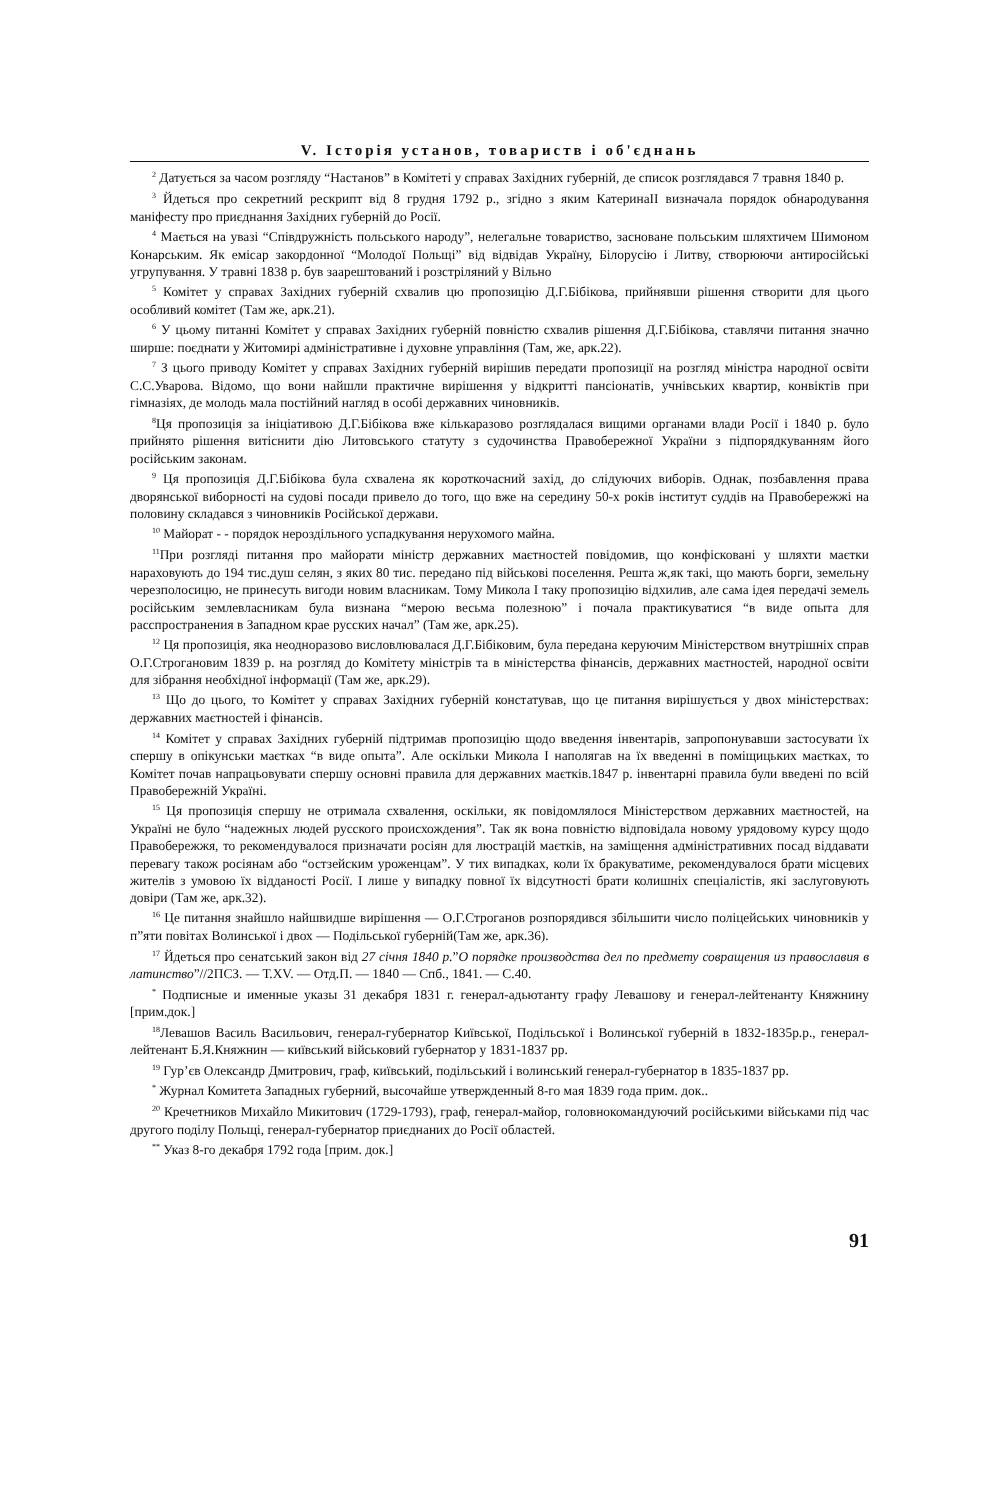V. Історія установ, товариств і об'єднань
<sup>2</sup> Датується за часом розгляду “Настанов” в Комітеті у справах Західних губерній, де список розглядався 7 травня 1840 р.
<sup>3</sup> Йдеться про секретний рескрипт від 8 грудня 1792 р., згідно з яким КатеринаІІ визначала порядок обнародування маніфесту про приєднання Західних губерній до Росії.
<sup>4</sup> Мається на увазі “Співдружність польського народу”, нелегальне товариство, засноване польським шляхтичем Шимоном Конарським. Як емісар закордонної “Молодої Польщі” від відвідав Україну, Білорусію і Литву, створюючи антиросійські угрупування. У травні 1838 р. був заарештований і розстріляний у Вільно
<sup>5</sup> Комітет у справах Західних губерній схвалив цю пропозицію Д.Г.Бібікова, прийнявши рішення створити для цього особливий комітет (Там же, арк.21).
<sup>6</sup> У цьому питанні Комітет у справах Західних губерній повністю схвалив рішення Д.Г.Бібікова, ставлячи питання значно ширше: поєднати у Житомирі адміністративне і духовне управління (Там, же, арк.22).
<sup>7</sup> З цього приводу Комітет у справах Західних губерній вирішив передати пропозиції на розгляд міністра народної освіти С.С.Уварова. Відомо, що вони найшли практичне вирішення у відкритті пансіонатів, учнівських квартир, конвіктів при гімназіях, де молодь мала постійний нагляд в особі державних чиновників.
<sup>8</sup> Ця пропозиція за ініціативою Д.Г.Бібікова вже кількаразово розглядалася вищими органами влади Росії і 1840 р. було прийнято рішення витіснити дію Литовського статуту з судочинства Правобережної України з підпорядкуванням його російським законам.
<sup>9</sup> Ця пропозиція Д.Г.Бібікова була схвалена як короткочасний захід, до слідуючих виборів. Однак, позбавлення права дворянської виборності на судові посади привело до того, що вже на середину 50-х років інститут суддів на Правобережжі на половину складався з чиновників Російської держави.
<sup>10</sup> Майорат - - порядок нероздільного успадкування нерухомого майна.
<sup>11</sup> При розгляді питання про майорати міністр державних маєтностей повідомив, що конфісковані у шляхти маєтки нараховують до 194 тис.душ селян, з яких 80 тис. передано під військові поселення. Решта ж,як такі, що мають борги, земельну черезполосицю, не принесуть вигоди новим власникам. Тому Микола I таку пропозицію відхилив, але сама ідея передачі земель російським землевласникам була визнана “мерою весьма полезною” і почала практикуватися “в виде опыта для расспространения в Западном крае русских начал” (Там же, арк.25).
<sup>12</sup> Ця пропозиція, яка неодноразово висловлювалася Д.Г.Бібіковим, була передана керуючим Міністерством внутрішніх справ О.Г.Строгановим 1839 р. на розгляд до Комітету міністрів та в міністерства фінансів, державних маєтностей, народної освіти для зібрання необхідної інформації (Там же, арк.29).
<sup>13</sup> Що до цього, то Комітет у справах Західних губерній констатував, що це питання вирішується у двох міністерствах: державних маєтностей і фінансів.
<sup>14</sup> Комітет у справах Західних губерній підтримав пропозицію щодо введення інвентарів, запропонувавши застосувати їх спершу в опікунськи маєтках “в виде опыта”. Але оскільки Микола I наполягав на їх введенні в поміщицьких маєтках, то Комітет почав напрацьовувати спершу основні правила для державних маєтків.1847 р. інвентарні правила були введені по всій Правобережній Україні.
<sup>15</sup> Ця пропозиція спершу не отримала схвалення, оскільки, як повідомлялося Міністерством державних маєтностей, на Україні не було “надежных людей русского происхождения”. Так як вона повністю відповідала новому урядовому курсу щодо Правобережжя, то рекомендувалося призначати росіян для люстрацій маєтків, на заміщення адміністративних посад віддавати перевагу також росіянам або “остзейским уроженцам”. У тих випадках, коли їх бракуватиме, рекомендувалося брати місцевих жителів з умовою їх відданості Росії. І лише у випадку повної їх відсутності брати колишніх спеціалістів, які заслуговують довіри (Там же, арк.32).
<sup>16</sup> Це питання знайшло найшвидше вирішення — О.Г.Строганов розпорядився збільшити число поліцейських чиновників у п”яти повітах Волинської і двох — Подільської губерній(Там же, арк.36).
<sup>17</sup> Йдеться про сенатський закон від 27 січня 1840 р.”О порядке производства дел по предмету совращения из православия в латинство”//2ПСЗ. — Т.XV. — Отд.П. — 1840 — Спб., 1841. — С.40.
<sup>*</sup> Подписные и именные указы 31 декабря 1831 г. генерал-адьютанту графу Левашову и генерал-лейтенанту Княжнину [прим.док.]
<sup>18</sup> Левашов Василь Васильович, генерал-губернатор Київської, Подільської і Волинської губерній в 1832-1835р.р., генерал-лейтенант Б.Я.Княжнин — київський військовий губернатор у 1831-1837 рр.
<sup>19</sup> Гур’єв Олександр Дмитрович, граф, київський, подільський і волинський генерал-губернатор в 1835-1837 рр.
<sup>*</sup> Журнал Комитета Западных губерний, высочайше утвержденный 8-го мая 1839 года прим. док..
<sup>20</sup> Кречетников Михайло Микитович (1729-1793), граф, генерал-майор, головнокомандуючий російськими військами під час другого поділу Польщі, генерал-губернатор приєднаних до Росії областей.
<sup>**</sup> Указ 8-го декабря 1792 года [прим. док.]
91